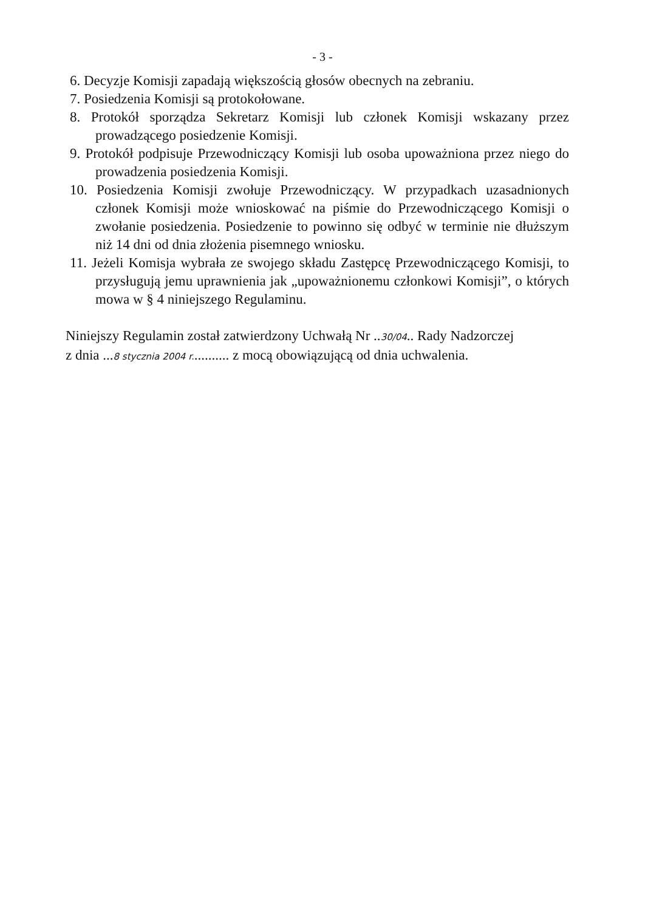- 3 -
6. Decyzje Komisji zapadają większością głosów obecnych na zebraniu.
7. Posiedzenia Komisji są protokołowane.
8. Protokół sporządza Sekretarz Komisji lub członek Komisji wskazany przez prowadzącego posiedzenie Komisji.
9. Protokół podpisuje Przewodniczący Komisji lub osoba upoważniona przez niego do prowadzenia posiedzenia Komisji.
10. Posiedzenia Komisji zwołuje Przewodniczący. W przypadkach uzasadnionych członek Komisji może wnioskować na piśmie do Przewodniczącego Komisji o zwołanie posiedzenia. Posiedzenie to powinno się odbyć w terminie nie dłuższym niż 14 dni od dnia złożenia pisemnego wniosku.
11. Jeżeli Komisja wybrała ze swojego składu Zastępcę Przewodniczącego Komisji, to przysługują jemu uprawnienia jak „upoważnionemu członkowi Komisji”, o których mowa w § 4 niniejszego Regulaminu.
Niniejszy Regulamin został zatwierdzony Uchwałą Nr ..30/04.. Rady Nadzorczej
z dnia ...8 stycznia 2004 r........... z mocą obowiązującą od dnia uchwalenia.